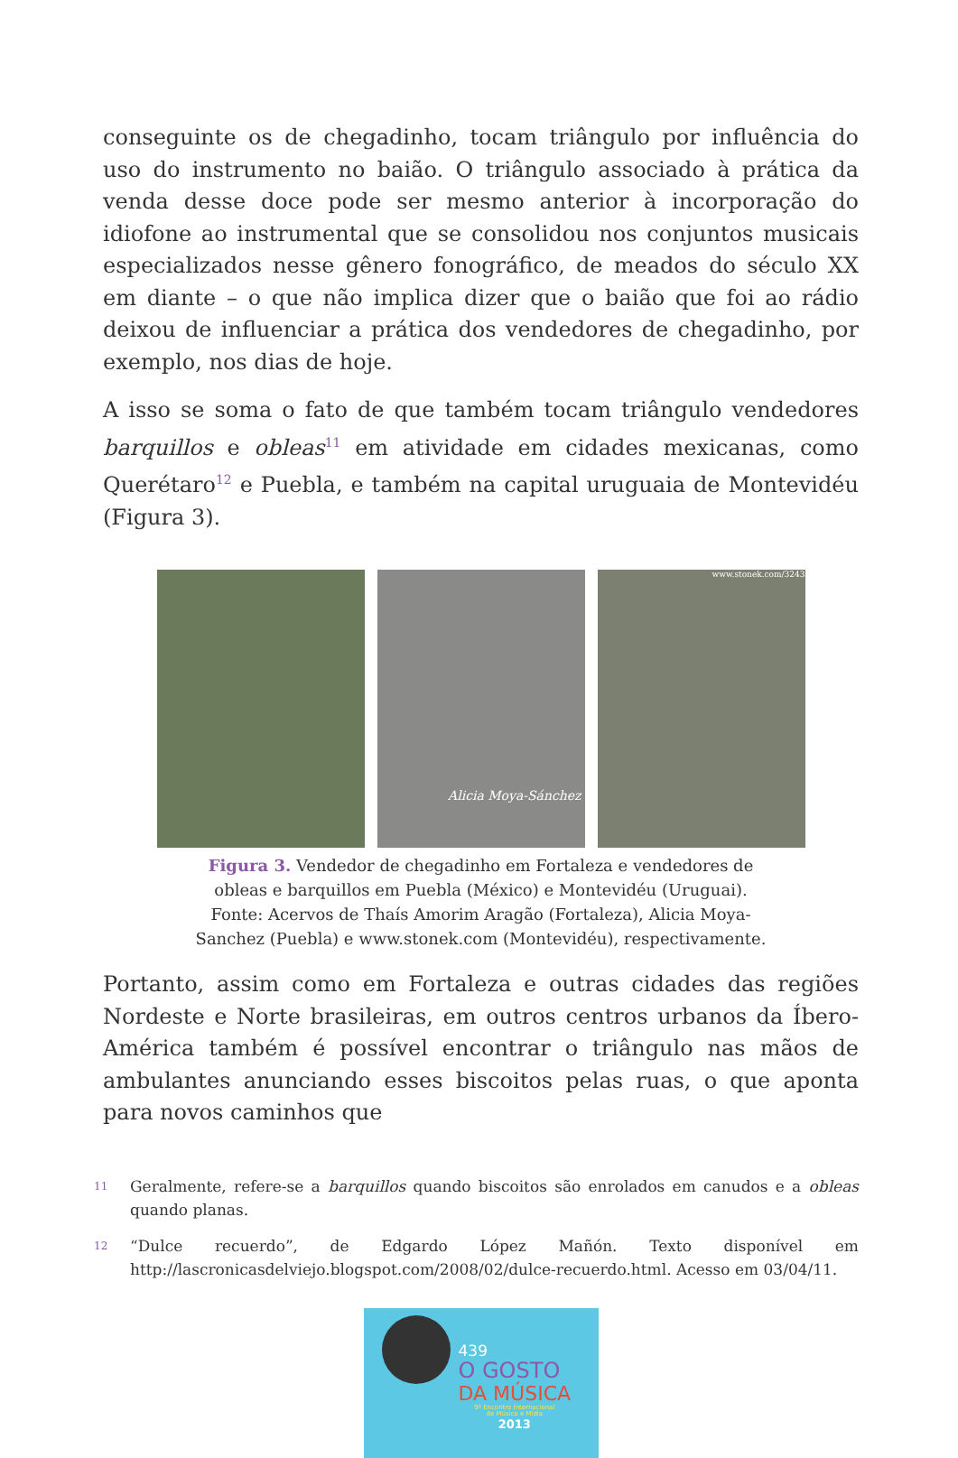conseguinte os de chegadinho, tocam triângulo por influência do uso do instrumento no baião. O triângulo associado à prática da venda desse doce pode ser mesmo anterior à incorporação do idiofone ao instrumental que se consolidou nos conjuntos musicais especializados nesse gênero fonográfico, de meados do século XX em diante – o que não implica dizer que o baião que foi ao rádio deixou de influenciar a prática dos vendedores de chegadinho, por exemplo, nos dias de hoje.
A isso se soma o fato de que também tocam triângulo vendedores barquillos e obleas<sup>11</sup> em atividade em cidades mexicanas, como Querétaro<sup>12</sup> e Puebla, e também na capital uruguaia de Montevidéu (Figura 3).
Alicia Moya-Sánchez
www.stonek.com/3243
Figura 3. Vendedor de chegadinho em Fortaleza e vendedores de obleas e barquillos em Puebla (México) e Montevidéu (Uruguai). Fonte: Acervos de Thaís Amorim Aragão (Fortaleza), Alicia Moya-Sanchez (Puebla) e www.stonek.com (Montevidéu), respectivamente.
Portanto, assim como em Fortaleza e outras cidades das regiões Nordeste e Norte brasileiras, em outros centros urbanos da Íbero-América também é possível encontrar o triângulo nas mãos de ambulantes anunciando esses biscoitos pelas ruas, o que aponta para novos caminhos que
11
Geralmente, refere-se a barquillos quando biscoitos são enrolados em canudos e a obleas quando planas.
12
“Dulce recuerdo”, de Edgardo López Mañón. Texto disponível em http://lascronicasdelviejo.blogspot.com/2008/02/dulce-recuerdo.html. Acesso em 03/04/11.
439
O GOSTO
DA MÚSICA
9º Encontro Internacional
de Música e Mídia
2013